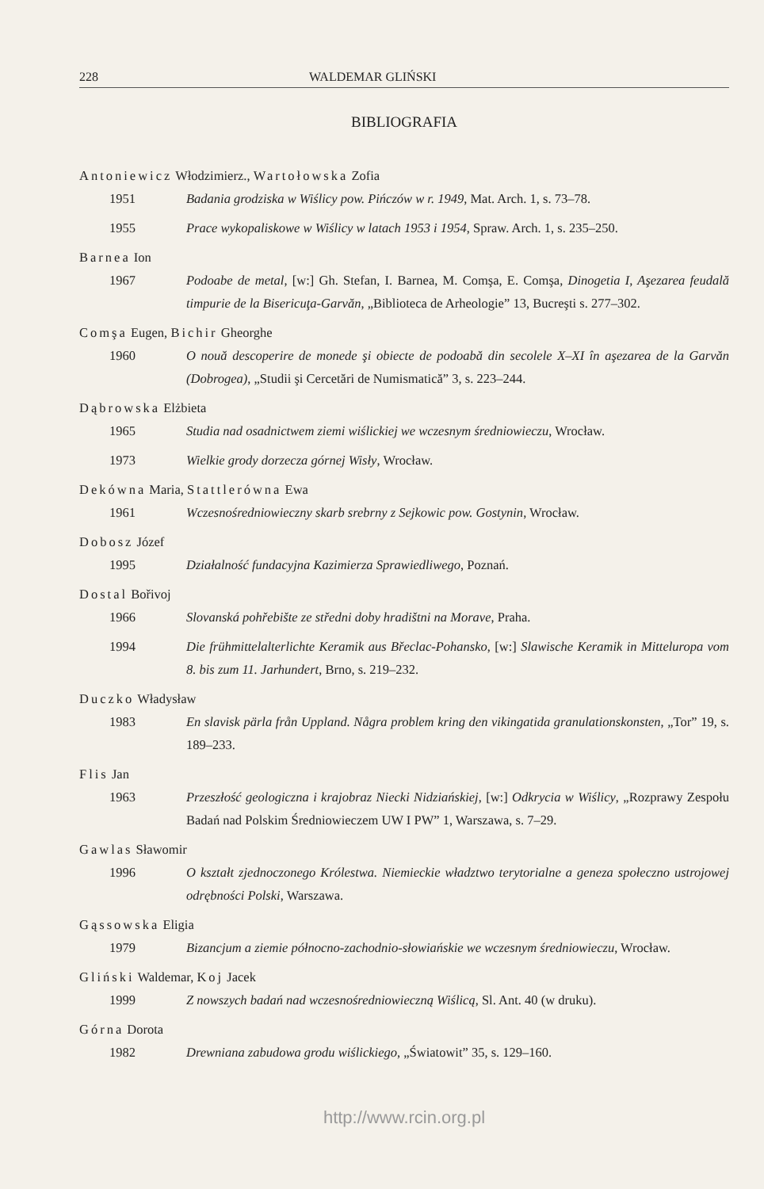228 WALDEMAR GLIŃSKI
BIBLIOGRAFIA
Antoniewicz Włodzimierz., Wartołowska Zofia
1951 Badania grodziska w Wiślicy pow. Pińczów w r. 1949, Mat. Arch. 1, s. 73–78.
1955 Prace wykopaliskowe w Wiślicy w latach 1953 i 1954, Spraw. Arch. 1, s. 235–250.
Barnea Ion
1967 Podoabe de metal, [w:] Gh. Stefan, I. Barnea, M. Comşa, E. Comşa, Dinogetia I, Aşezarea feudală timpurie de la Bisericuţa-Garvăn, „Biblioteca de Arheologie” 13, Bucreşti s. 277–302.
Comşa Eugen, Bichir Gheorghe
1960 O nouă descoperire de monede şi obiecte de podoabă din secolele X–XI în aşezarea de la Garvăn (Dobrogea), „Studii şi Cercetări de Numismatică” 3, s. 223–244.
Dąbrowska Elżbieta
1965 Studia nad osadnictwem ziemi wiślickiej we wczesnym średniowieczu, Wrocław.
1973 Wielkie grody dorzecza górnej Wisły, Wrocław.
Dekówna Maria, Stattlerówna Ewa
1961 Wczesnośredniowieczny skarb srebrny z Sejkowic pow. Gostynin, Wrocław.
Dobosz Józef
1995 Działalność fundacyjna Kazimierza Sprawiedliwego, Poznań.
Dostal Bořivoj
1966 Slovanská pohřebište ze středni doby hradištni na Morave, Praha.
1994 Die frühmittelalterlichte Keramik aus Břeclac-Pohansko, [w:] Slawische Keramik in Mitteluropa vom 8. bis zum 11. Jarhundert, Brno, s. 219–232.
Duczko Władysław
1983 En slavisk pärla från Uppland. Några problem kring den vikingatida granulationskonsten, „Tor” 19, s. 189–233.
Flis Jan
1963 Przeszłość geologiczna i krajobraz Niecki Nidziańskiej, [w:] Odkrycia w Wiślicy, „Rozprawy Zespołu Badań nad Polskim Średniowieczem UW I PW” 1, Warszawa, s. 7–29.
Gawlas Sławomir
1996 O kształt zjednoczonego Królestwa. Niemieckie władztwo terytorialne a geneza społeczno ustrojowej odrębności Polski, Warszawa.
Gąssowska Eligia
1979 Bizancjum a ziemie północno-zachodnio-słowiańskie we wczesnym średniowieczu, Wrocław.
Gliński Waldemar, Koj Jacek
1999 Z nowszych badań nad wczesnośredniowieczną Wiślicą, Sl. Ant. 40 (w druku).
Górna Dorota
1982 Drewniana zabudowa grodu wiślickiego, „Światowit” 35, s. 129–160.
http://www.rcin.org.pl